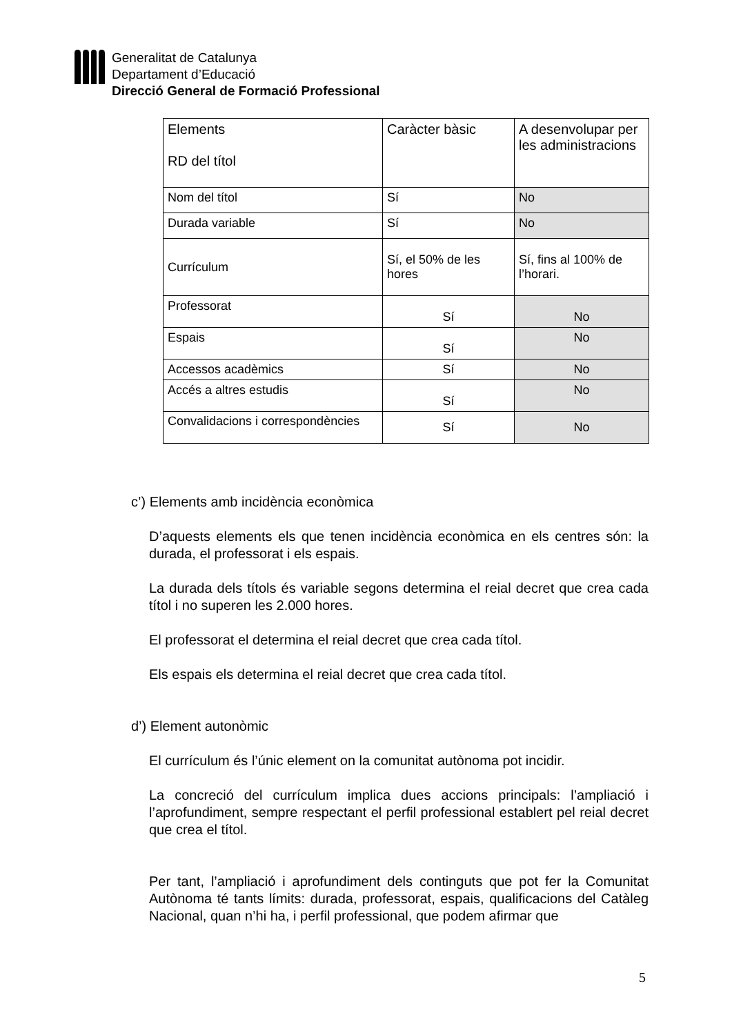Generalitat de Catalunya
Departament d’Educació
Direcció General de Formació Professional
| Elements RD del títol | Caràcter bàsic | A desenvolupar per les administracions |
| Nom del títol | Sí | No |
| Durada variable | Sí | No |
| Currículum | Sí, el 50% de les hores | Sí, fins al 100% de l’horari. |
| Professorat | Sí | No |
| Espais | Sí | No |
| Accessos acadèmics | Sí | No |
| Accés a altres estudis | Sí | No |
| Convalidacions i correspondències | Sí | No |
c’) Elements amb incidència econòmica
D’aquests elements els que tenen incidència econòmica en els centres són: la durada, el professorat i els espais.
La durada dels títols és variable segons determina el reial decret que crea cada títol i no superen les 2.000 hores.
El professorat el determina el reial decret que crea cada títol.
Els espais els determina el reial decret que crea cada títol.
d’) Element autonòmic
El currículum és l’únic element on la comunitat autònoma pot incidir.
La concreció del currículum implica dues accions principals: l’ampliació i l’aprofundiment, sempre respectant el perfil professional establert pel reial decret que crea el títol.
Per tant, l’ampliació i aprofundiment dels continguts que pot fer la Comunitat Autònoma té tants límits: durada, professorat, espais, qualificacions del Catàleg Nacional, quan n’hi ha, i perfil professional, que podem afirmar que
5